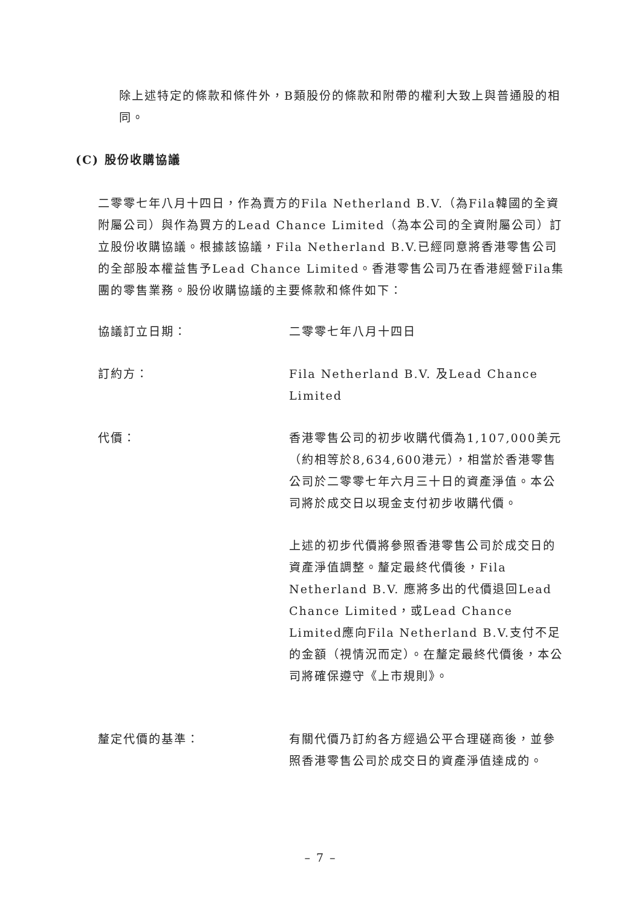除上述特定的條款和條件外，B類股份的條款和附帶的權利大致上與普通股的相同。
(C) 股份收購協議
二零零七年八月十四日，作為賣方的Fila Netherland B.V.（為Fila韓國的全資附屬公司）與作為買方的Lead Chance Limited（為本公司的全資附屬公司）訂立股份收購協議。根據該協議，Fila Netherland B.V.已經同意將香港零售公司的全部股本權益售予Lead Chance Limited。香港零售公司乃在香港經營Fila集團的零售業務。股份收購協議的主要條款和條件如下：
協議訂立日期： 二零零七年八月十四日
訂約方： Fila Netherland B.V. 及Lead Chance Limited
代價： 香港零售公司的初步收購代價為1,107,000美元（約相等於8,634,600港元），相當於香港零售公司於二零零七年六月三十日的資產淨值。本公司將於成交日以現金支付初步收購代價。
上述的初步代價將參照香港零售公司於成交日的資產淨值調整。釐定最終代價後，Fila Netherland B.V. 應將多出的代價退回Lead Chance Limited，或Lead Chance Limited應向Fila Netherland B.V.支付不足的金額（視情況而定）。在釐定最終代價後，本公司將確保遵守《上市規則》。
釐定代價的基準： 有關代價乃訂約各方經過公平合理磋商後，並參照香港零售公司於成交日的資產淨值達成的。
– 7 –